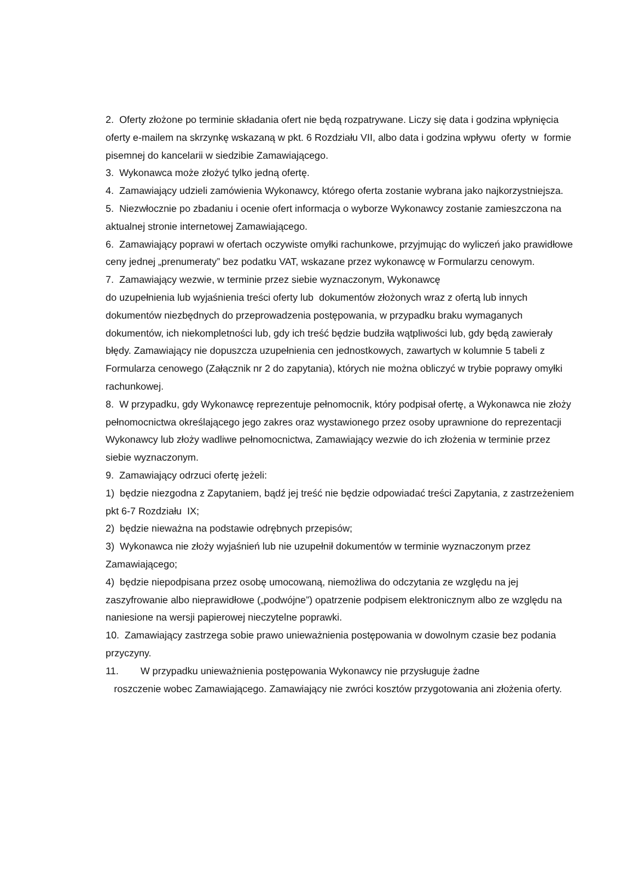2. Oferty złożone po terminie składania ofert nie będą rozpatrywane. Liczy się data i godzina wpłynięcia oferty e-mailem na skrzynkę wskazaną w pkt. 6 Rozdziału VII, albo data i godzina wpływu oferty w formie pisemnej do kancelarii w siedzibie Zamawiającego.
3. Wykonawca może złożyć tylko jedną ofertę.
4. Zamawiający udzieli zamówienia Wykonawcy, którego oferta zostanie wybrana jako najkorzystniejsza.
5. Niezwłocznie po zbadaniu i ocenie ofert informacja o wyborze Wykonawcy zostanie zamieszczona na aktualnej stronie internetowej Zamawiającego.
6. Zamawiający poprawi w ofertach oczywiste omyłki rachunkowe, przyjmując do wyliczeń jako prawidłowe ceny jednej „prenumeraty” bez podatku VAT, wskazane przez wykonawcę w Formularzu cenowym.
7. Zamawiający wezwie, w terminie przez siebie wyznaczonym, Wykonawcę
do uzupełnienia lub wyjaśnienia treści oferty lub dokumentów złożonych wraz z ofertą lub innych dokumentów niezbędnych do przeprowadzenia postępowania, w przypadku braku wymaganych dokumentów, ich niekompletności lub, gdy ich treść będzie budziła wątpliwości lub, gdy będą zawierały błędy. Zamawiający nie dopuszcza uzupełnienia cen jednostkowych, zawartych w kolumnie 5 tabeli z Formularza cenowego (Załącznik nr 2 do zapytania), których nie można obliczyć w trybie poprawy omyłki rachunkowej.
8. W przypadku, gdy Wykonawcę reprezentuje pełnomocnik, który podpisał ofertę, a Wykonawca nie złoży pełnomocnictwa określającego jego zakres oraz wystawionego przez osoby uprawnione do reprezentacji Wykonawcy lub złoży wadliwe pełnomocnictwa, Zamawiający wezwie do ich złożenia w terminie przez siebie wyznaczonym.
9. Zamawiający odrzuci ofertę jeżeli:
1) będzie niezgodna z Zapytaniem, bądź jej treść nie będzie odpowiadać treści Zapytania, z zastrzeżeniem pkt 6-7 Rozdziału IX;
2) będzie nieważna na podstawie odrębnych przepisów;
3) Wykonawca nie złoży wyjaśnień lub nie uzupełnił dokumentów w terminie wyznaczonym przez Zamawiającego;
4) będzie niepodpisana przez osobę umocowaną, niemożliwa do odczytania ze względu na jej zaszyfrowanie albo nieprawidłowe („podwójne”) opatrzenie podpisem elektronicznym albo ze względu na naniesione na wersji papierowej nieczytelne poprawki.
10. Zamawiający zastrzega sobie prawo unieważnienia postępowania w dowolnym czasie bez podania przyczyny.
11. W przypadku unieważnienia postępowania Wykonawcy nie przysługuje żadne
roszczenie wobec Zamawiającego. Zamawiający nie zwróci kosztów przygotowania ani złożenia oferty.